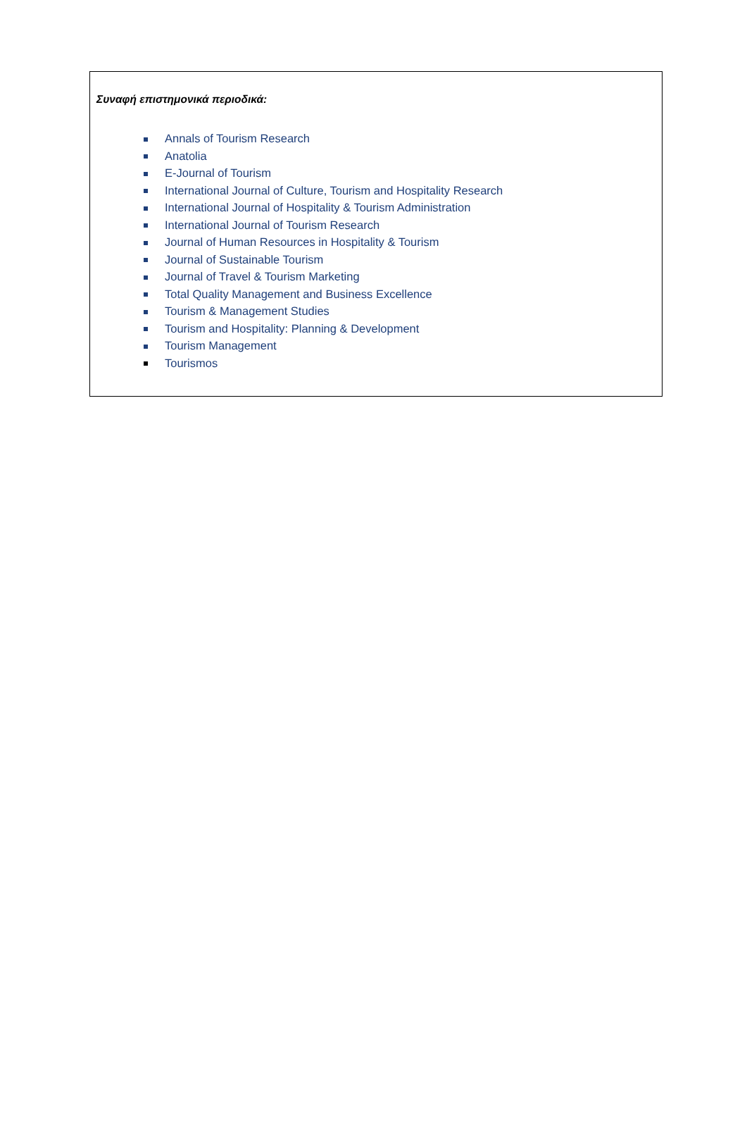Συναφή επιστημονικά περιοδικά:
Annals of Tourism Research
Anatolia
E-Journal of Tourism
International Journal of Culture, Tourism and Hospitality Research
International Journal of Hospitality & Tourism Administration
International Journal of Tourism Research
Journal of Human Resources in Hospitality & Tourism
Journal of Sustainable Tourism
Journal of Travel & Tourism Marketing
Total Quality Management and Business Excellence
Tourism & Management Studies
Tourism and Hospitality: Planning & Development
Tourism Management
Tourismos